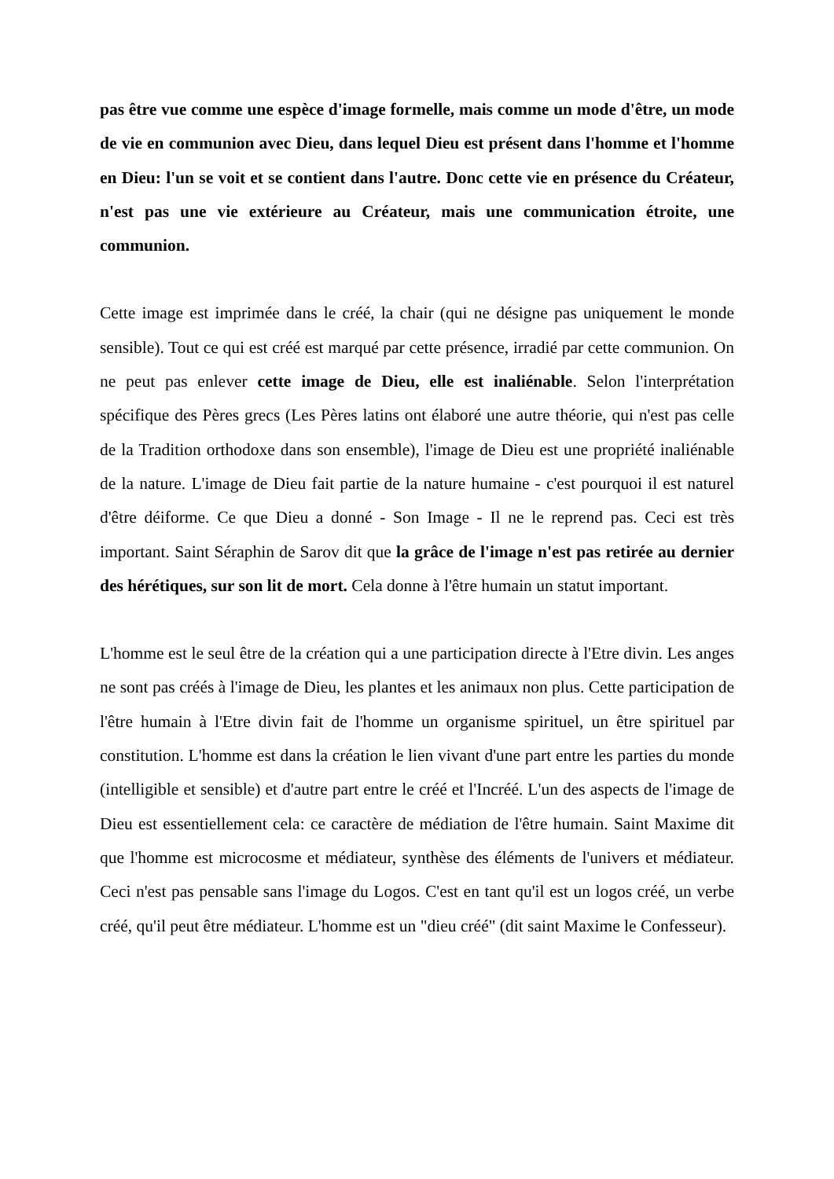pas être vue comme une espèce d'image formelle, mais comme un mode d'être, un mode de vie en communion avec Dieu, dans lequel Dieu est présent dans l'homme et l'homme en Dieu: l'un se voit et se contient dans l'autre. Donc cette vie en présence du Créateur, n'est pas une vie extérieure au Créateur, mais une communication étroite, une communion.
Cette image est imprimée dans le créé, la chair (qui ne désigne pas uniquement le monde sensible). Tout ce qui est créé est marqué par cette présence, irradié par cette communion. On ne peut pas enlever cette image de Dieu, elle est inaliénable. Selon l'interprétation spécifique des Pères grecs (Les Pères latins ont élaboré une autre théorie, qui n'est pas celle de la Tradition orthodoxe dans son ensemble), l'image de Dieu est une propriété inaliénable de la nature. L'image de Dieu fait partie de la nature humaine - c'est pourquoi il est naturel d'être déiforme. Ce que Dieu a donné - Son Image - Il ne le reprend pas. Ceci est très important. Saint Séraphin de Sarov dit que la grâce de l'image n'est pas retirée au dernier des hérétiques, sur son lit de mort. Cela donne à l'être humain un statut important.
L'homme est le seul être de la création qui a une participation directe à l'Etre divin. Les anges ne sont pas créés à l'image de Dieu, les plantes et les animaux non plus. Cette participation de l'être humain à l'Etre divin fait de l'homme un organisme spirituel, un être spirituel par constitution. L'homme est dans la création le lien vivant d'une part entre les parties du monde (intelligible et sensible) et d'autre part entre le créé et l'Incréé. L'un des aspects de l'image de Dieu est essentiellement cela: ce caractère de médiation de l'être humain. Saint Maxime dit que l'homme est microcosme et médiateur, synthèse des éléments de l'univers et médiateur. Ceci n'est pas pensable sans l'image du Logos. C'est en tant qu'il est un logos créé, un verbe créé, qu'il peut être médiateur. L'homme est un "dieu créé" (dit saint Maxime le Confesseur).